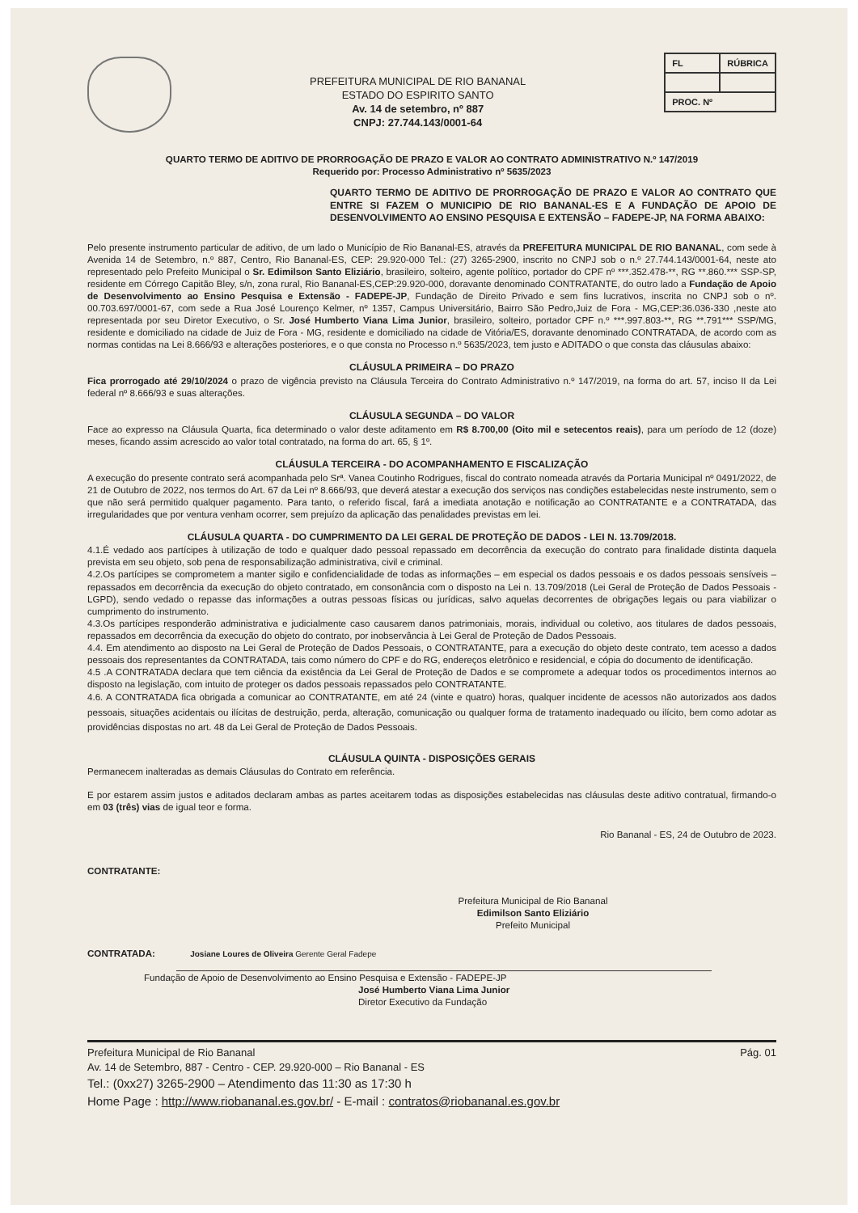PREFEITURA MUNICIPAL DE RIO BANANAL
ESTADO DO ESPIRITO SANTO
Av. 14 de setembro, nº 887
CNPJ: 27.744.143/0001-64
| FL | RÚBRICA |
| PROC. Nº | |
QUARTO TERMO DE ADITIVO DE PRORROGAÇÃO DE PRAZO E VALOR AO CONTRATO ADMINISTRATIVO N.º 147/2019
Requerido por: Processo Administrativo nº 5635/2023
QUARTO TERMO DE ADITIVO DE PRORROGAÇÃO DE PRAZO E VALOR AO CONTRATO QUE ENTRE SI FAZEM O MUNICIPIO DE RIO BANANAL-ES E A FUNDAÇÃO DE APOIO DE DESENVOLVIMENTO AO ENSINO PESQUISA E EXTENSÃO – FADEPE-JP, NA FORMA ABAIXO:
Pelo presente instrumento particular de aditivo, de um lado o Município de Rio Bananal-ES, através da PREFEITURA MUNICIPAL DE RIO BANANAL, com sede à Avenida 14 de Setembro, n.º 887, Centro, Rio Bananal-ES, CEP: 29.920-000 Tel.: (27) 3265-2900, inscrito no CNPJ sob o n.º 27.744.143/0001-64, neste ato representado pelo Prefeito Municipal o Sr. Edimilson Santo Eliziário, brasileiro, solteiro, agente político, portador do CPF nº ***.352.478-**, RG **.860.*** SSP-SP, residente em Córrego Capitão Bley, s/n, zona rural, Rio Bananal-ES,CEP:29.920-000, doravante denominado CONTRATANTE, do outro lado a Fundação de Apoio de Desenvolvimento ao Ensino Pesquisa e Extensão - FADEPE-JP, Fundação de Direito Privado e sem fins lucrativos, inscrita no CNPJ sob o nº. 00.703.697/0001-67, com sede a Rua José Lourenço Kelmer, nº 1357, Campus Universitário, Bairro São Pedro,Juiz de Fora - MG,CEP:36.036-330 ,neste ato representada por seu Diretor Executivo, o Sr. José Humberto Viana Lima Junior, brasileiro, solteiro, portador CPF n.º ***.997.803-**, RG **.791*** SSP/MG, residente e domiciliado na cidade de Juiz de Fora - MG, residente e domiciliado na cidade de Vitória/ES, doravante denominado CONTRATADA, de acordo com as normas contidas na Lei 8.666/93 e alterações posteriores, e o que consta no Processo n.º 5635/2023, tem justo e ADITADO o que consta das cláusulas abaixo:
CLÁUSULA PRIMEIRA – DO PRAZO
Fica prorrogado até 29/10/2024 o prazo de vigência previsto na Cláusula Terceira do Contrato Administrativo n.º 147/2019, na forma do art. 57, inciso II da Lei federal nº 8.666/93 e suas alterações.
CLÁUSULA SEGUNDA – DO VALOR
Face ao expresso na Cláusula Quarta, fica determinado o valor deste aditamento em R$ 8.700,00 (Oito mil e setecentos reais), para um período de 12 (doze) meses, ficando assim acrescido ao valor total contratado, na forma do art. 65, § 1º.
CLÁUSULA TERCEIRA - DO ACOMPANHAMENTO E FISCALIZAÇÃO
A execução do presente contrato será acompanhada pelo Srª. Vanea Coutinho Rodrigues, fiscal do contrato nomeada através da Portaria Municipal nº 0491/2022, de 21 de Outubro de 2022, nos termos do Art. 67 da Lei nº 8.666/93, que deverá atestar a execução dos serviços nas condições estabelecidas neste instrumento, sem o que não será permitido qualquer pagamento. Para tanto, o referido fiscal, fará a imediata anotação e notificação ao CONTRATANTE e a CONTRATADA, das irregularidades que por ventura venham ocorrer, sem prejuízo da aplicação das penalidades previstas em lei.
CLÁUSULA QUARTA - DO CUMPRIMENTO DA LEI GERAL DE PROTEÇÃO DE DADOS - LEI N. 13.709/2018.
4.1.É vedado aos partícipes à utilização de todo e qualquer dado pessoal repassado em decorrência da execução do contrato para finalidade distinta daquela prevista em seu objeto, sob pena de responsabilização administrativa, civil e criminal.
4.2.Os partícipes se comprometem a manter sigilo e confidencialidade de todas as informações – em especial os dados pessoais e os dados pessoais sensíveis – repassados em decorrência da execução do objeto contratado, em consonância com o disposto na Lei n. 13.709/2018 (Lei Geral de Proteção de Dados Pessoais - LGPD), sendo vedado o repasse das informações a outras pessoas físicas ou jurídicas, salvo aquelas decorrentes de obrigações legais ou para viabilizar o cumprimento do instrumento.
4.3.Os partícipes responderão administrativa e judicialmente caso causarem danos patrimoniais, morais, individual ou coletivo, aos titulares de dados pessoais, repassados em decorrência da execução do objeto do contrato, por inobservância à Lei Geral de Proteção de Dados Pessoais.
4.4. Em atendimento ao disposto na Lei Geral de Proteção de Dados Pessoais, o CONTRATANTE, para a execução do objeto deste contrato, tem acesso a dados pessoais dos representantes da CONTRATADA, tais como número do CPF e do RG, endereços eletrônico e residencial, e cópia do documento de identificação.
4.5 .A CONTRATADA declara que tem ciência da existência da Lei Geral de Proteção de Dados e se compromete a adequar todos os procedimentos internos ao disposto na legislação, com intuito de proteger os dados pessoais repassados pelo CONTRATANTE.
4.6. A CONTRATADA fica obrigada a comunicar ao CONTRATANTE, em até 24 (vinte e quatro) horas, qualquer incidente de acessos não autorizados aos dados pessoais, situações acidentais ou ilícitas de destruição, perda, alteração, comunicação ou qualquer forma de tratamento inadequado ou ilícito, bem como adotar as providências dispostas no art. 48 da Lei Geral de Proteção de Dados Pessoais.
CLÁUSULA QUINTA - DISPOSIÇÕES GERAIS
Permanecem inalteradas as demais Cláusulas do Contrato em referência.
E por estarem assim justos e aditados declaram ambas as partes aceitarem todas as disposições estabelecidas nas cláusulas deste aditivo contratual, firmando-o em 03 (três) vias de igual teor e forma.
Rio Bananal - ES, 24 de Outubro de 2023.
CONTRATANTE:
Prefeitura Municipal de Rio Bananal
Edimilson Santo Eliziário
Prefeito Municipal
CONTRATADA: Josiane Loures de Oliveira Gerente Geral Fadepe
Fundação de Apoio de Desenvolvimento ao Ensino Pesquisa e Extensão - FADEPE-JP
José Humberto Viana Lima Junior
Diretor Executivo da Fundação
Prefeitura Municipal de Rio Bananal Pág. 01
Av. 14 de Setembro, 887 - Centro - CEP. 29.920-000 – Rio Bananal - ES
Tel.: (0xx27) 3265-2900 – Atendimento das 11:30 as 17:30 h
Home Page : http://www.riobananal.es.gov.br/ - E-mail : contratos@riobananal.es.gov.br